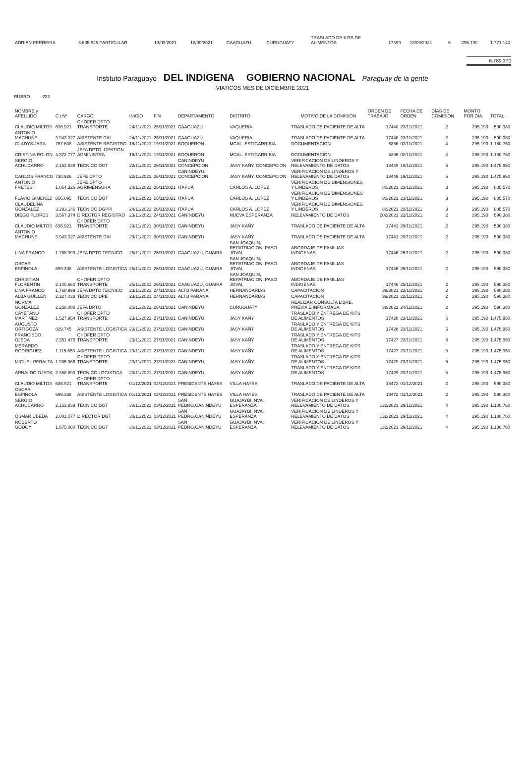| ADRIAN FERREIRA | 3.635.925 PARTICULAR | 13/09/2021 | 18/09/2021 | CAAGUAZU | CURUGUATY | TRASLADO DE KITS DE ALIMENTOS | 17399 | 13/09/2021 | 6 | 295.190 | 1.771.140 |
6.789.370
Instituto Paraguayo DEL INDIGENA GOBIERNO NACIONAL Paraguay de la gente
VIATICOS MES DE DICIEMBRE 2021
RUBRO 232
| NOMBRE y APELLIDO | C.I.Nº | CARGO | INICIO | FIN | DEPARTAMENTO | DISTRITO | MOTIVO DE LA COMISION | ORDEN DE TRABAJO | FECHA DE ORDEN | DÍAS DE COMISION | MONTO POR DIA | TOTAL |
| --- | --- | --- | --- | --- | --- | --- | --- | --- | --- | --- | --- | --- |
| CLAUDIO MILTOS | 636.921 | CHOFER DPTO TRANSPORTE | 24/11/2021 | 25/11/2021 | CAAGUAZU | VAQUERIA | TRASLADO DE PACIENTE DE ALTA | 17440 | 23/11/2021 | 2 | 295.190 | 590.380 |
| ANTONIO MACHUNE | 3.943.327 | ASISTENTE DAI | 24/11/2021 | 25/11/2021 | CAAGUAZU | VAQUERIA | TRASLADO DE PACIENTE DE ALTA | 17440 | 23/11/2021 | 2 | 295.190 | 590.380 |
| GLADYS JARA | 757.638 | ASISTENTE REGISTRO | 16/11/2021 | 19/11/2021 | BOQUERON | MCAL. ESTIGARRIBIA | DOCUMENTACION | 5386 | 02/11/2021 | 4 | 295.190 | 1.180.760 |
| CRISTINA ROLON | 4.372.777 | JEFA DPTO. GESTION ADMINISTRA | 16/11/2021 | 19/11/2021 | BOQUERON | MCAL. ESTIGARRIBIA | DOCUMENTACION | 5386 | 02/11/2021 | 4 | 295.190 | 1.180.760 |
| SERGIO ACHUCARRO | 2.152.838 | TECNICO DGT | 22/11/2021 | 26/11/2021 | CANINDEYU, CONCEPCION | JASY KAÑY, CONCEPCION | VERIFICACION DE LINDEROS Y RELEVAMIENTO DE DATOS | 18449 | 19/11/2021 | 5 | 295.190 | 1.475.950 |
| CARLOS FRANCO | 730.926 | JEFE DPTO | 22/11/2021 | 26/11/2021 | CANINDEYU, CONCEPCION | JASY KAÑY, CONCEPCION | VERIFICACION DE LINDEROS Y RELEVAMIENTO DE DATOS | 18449 | 19/11/2021 | 5 | 295.190 | 1.475.950 |
| ANTONIO FRETES | 1.054.326 | JEFE DPTO AGRIMENSURA | 24/11/2021 | 26/11/2021 | ITAPUA | CARLOS A. LOPEZ | VERIFICACION DE DIMENSIONES Y LINDEROS | 80/2021 | 23/11/2021 | 3 | 295.190 | 885.570 |
| FLAVIO GIMENEZ | 856.095 | TECNICO DGT | 24/11/2021 | 26/11/2021 | ITAPUA | CARLOS A. LOPEZ | VERIFICACION DE DIMENSIONES Y LINDEROS | 80/2021 | 23/11/2021 | 3 | 295.190 | 885.570 |
| CLAUDELINA GONZALEZ | 3.383.146 | TECNICO DGPPI | 24/11/2021 | 26/11/2021 | ITAPUA | CARLOS A. LOPEZ | VERIFICACION DE DIMENSIONES Y LINDEROS | 80/2021 | 23/11/2021 | 3 | 295.190 | 885.570 |
| DIEGO FLORES | 3.567.374 | DIRECTOR REGISTRO | 23/11/2021 | 24/11/2021 | CANINDEYU | NUEVA ESPERANZA | RELEVAMIENTO DE DATOS | 202/2021 | 22/11/2021 | 2 | 295.190 | 590.380 |
| CLAUDIO MILTOS | 636.921 | CHOFER DPTO TRANSPORTE | 29/11/2021 | 30/11/2021 | CANINDEYU | JASY KAÑY | TRASLADO DE PACIENTE DE ALTA | 17441 | 29/11/2021 | 2 | 295.190 | 590.380 |
| ANTONIO MACHUNE | 3.943.327 | ASISTENTE DAI | 29/11/2021 | 30/11/2021 | CANINDEYU | JASY KAÑY | TRASLADO DE PACIENTE DE ALTA | 17441 | 29/11/2021 | 2 | 295.190 | 590.380 |
| LINA FRANCO | 1.768.999 | JEFA DPTO TECNICO | 25/11/2021 | 26/11/2021 | CAAGUAZU, GUAIRA | SAN JOAQUIN, REPATRIACION, PASO JOVAI, | ABORDAJE DE FAMILIAS INDIGENAS | 17446 | 25/11/2021 | 2 | 295.190 | 590.380 |
| OSCAR ESPINOLA | 699.338 | ASISTENTE LOGISTICA | 25/11/2021 | 26/11/2021 | CAAGUAZU, GUAIRA | SAN JOAQUIN, REPATRIACION, PASO JOVAI, | ABORDAJE DE FAMILIAS INDIGENAS | 17446 | 25/11/2021 | 2 | 295.190 | 590.380 |
| CHRISTIAN FLORENTIN | 2.140.660 | CHOFER DPTO TRANSPORTE | 25/11/2021 | 26/11/2021 | CAAGUAZU, GUAIRA | SAN JOAQUIN, REPATRIACION, PASO JOVAI, | ABORDAJE DE FAMILIAS INDIGENAS | 17446 | 25/11/2021 | 2 | 295.190 | 590.380 |
| LINA FRANCO | 1.768.999 | JEFA DPTO TECNICO | 23/11/2021 | 24/11/2021 | ALTO PARANA | HERNANDARIAS | CAPACITACION | 39/2021 | 22/11/2021 | 2 | 295.190 | 590.380 |
| ALBA GUILLEN | 2.327.033 | TECNICO DPE | 23/11/2021 | 24/11/2021 | ALTO PARANA | HERNANDARIAS | CAPACITACION | 39/2021 | 22/11/2021 | 2 | 295.190 | 590.380 |
| NORMA GONZALEZ | 2.258.088 | JEFA DPTO | 25/11/2021 | 26/11/2021 | CANINDEYU | CURUGUATY | REALIZAR CONSULTA LIBRE, PREVIA E INFORMADA | 38/2021 | 24/11/2021 | 2 | 295.190 | 590.380 |
| CAYETANO MARTINEZ | 1.527.954 | CHOFER DPTO TRANSPORTE | 23/11/2021 | 27/11/2021 | CANINDEYU | JASY KAÑY | TRASLADO Y ENTREGA DE KITS DE ALIMENTOS | 17428 | 23/11/2021 | 5 | 295.190 | 1.475.950 |
| AUGUSTO ORTIGOZA | 829.745 | ASISTENTE LOGISTICA | 23/11/2021 | 27/11/2021 | CANINDEYU | JASY KAÑY | TRASLADO Y ENTREGA DE KITS DE ALIMENTOS | 17428 | 23/11/2021 | 5 | 295.190 | 1.475.950 |
| FRANCISCO OJEDA | 2.351.476 | CHOFER DPTO TRANSPORTE | 23/11/2021 | 27/11/2021 | CANINDEYU | JASY KAÑY | TRASLADO Y ENTREGA DE KITS DE ALIMENTOS | 17427 | 23/11/2021 | 5 | 295.190 | 1.475.950 |
| MERARDO RODRIGUEZ | 1.115.653 | ASISTENTE LOGISTICA | 23/11/2021 | 27/11/2021 | CANINDEYU | JASY KAÑY | TRASLADO Y ENTREGA DE KITS DE ALIMENTOS | 17427 | 23/11/2021 | 5 | 295.190 | 1.475.950 |
| MIGUEL PERALTA | 1.935.966 | CHOFER DPTO TRANSPORTE | 23/11/2021 | 27/11/2021 | CANINDEYU | JASY KAÑY | TRASLADO Y ENTREGA DE KITS DE ALIMENTOS | 17429 | 23/11/2021 | 5 | 295.190 | 1.475.950 |
| ARNALDO OJEDA | 2.358.893 | TECNICO LOGISTICA | 23/11/2021 | 27/11/2021 | CANINDEYU | JASY KAÑY | TRASLADO Y ENTREGA DE KITS DE ALIMENTOS | 17429 | 23/11/2021 | 5 | 295.190 | 1.475.950 |
| CLAUDIO MILTOS | 636.921 | CHOFER DPTO TRANSPORTE | 01/12/2021 | 02/12/2021 | PRESIDENTE HAYES | VILLA HAYES | TRASLADO DE PACIENTE DE ALTA | 18472 | 01/12/2021 | 2 | 295.190 | 590.380 |
| OSCAR ESPINOLA | 699.338 | ASISTENTE LOGISTICA | 01/12/2021 | 02/12/2021 | PRESIDENTE HAYES | VILLA HAYES | TRASLADO DE PACIENTE DE ALTA | 18472 | 01/12/2021 | 2 | 295.190 | 590.380 |
| SERGIO ACHUCARRO | 2.152.838 | TECNICO DGT | 30/11/2021 | 03/12/2021 | SAN PEDRO,CANINDEYU | GUAJAYBI, NVA. ESPERANZA | VERIFICACION DE LINDEROS Y RELEVAMIENTO DE DATOS | 132/2021 | 29/11/2021 | 4 | 295.190 | 1.180.760 |
| OSMAR UBEDA | 2.001.077 | DIRECTOR DGT | 30/11/2021 | 03/12/2021 | SAN PEDRO,CANINDEYU | GUAJAYBI, NVA. ESPERANZA | VERIFICACION DE LINDEROS Y RELEVAMIENTO DE DATOS | 132/2021 | 29/11/2021 | 4 | 295.190 | 1.180.760 |
| ROBERTO GODOY | 1.875.000 | TECNICO DGT | 30/11/2021 | 03/12/2021 | SAN PEDRO,CANINDEYU | GUAJAYBI, NVA. ESPERANZA | VERIFICACION DE LINDEROS Y RELEVAMIENTO DE DATOS | 132/2021 | 29/11/2021 | 4 | 295.190 | 1.180.760 |